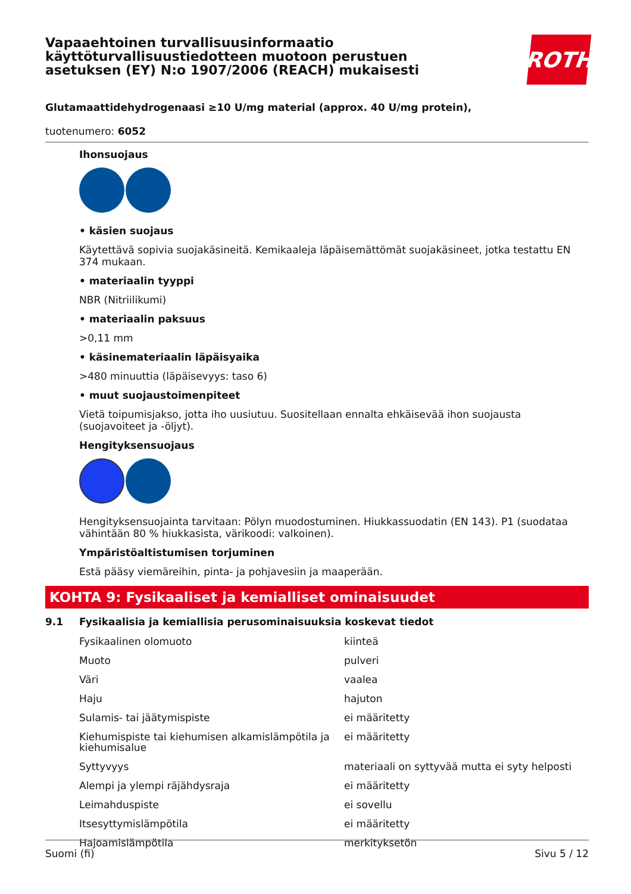Vapaaehtoinen turvallisuusinformaatio
käyttöturvallisuustiedotteen muotoon perustuen
asetuksen (EY) N:o 1907/2006 (REACH) mukaisesti
ROTH
Glutamaattidehydrogenaasi ≥10 U/mg material (approx. 40 U/mg protein),
tuotenumero: 6052
Ihonsuojaus
• käsien suojaus
Käytettävä sopivia suojakäsineitä. Kemikaaleja läpäisemättömät suojakäsineet, jotka testattu EN 374 mukaan.
• materiaalin tyyppi
NBR (Nitriilikumi)
• materiaalin paksuus
>0,11 mm
• käsinemateriaalin läpäisyaika
>480 minuuttia (läpäisevyys: taso 6)
• muut suojaustoimenpiteet
Vietä toipumisjakso, jotta iho uusiutuu. Suositellaan ennalta ehkäisevää ihon suojausta (suojavoiteet ja -öljyt).
Hengityksensuojaus
Hengityksensuojainta tarvitaan: Pölyn muodostuminen. Hiukkassuodatin (EN 143). P1 (suodataa vähintään 80 % hiukkasista, värikoodi: valkoinen).
Ympäristöaltistumisen torjuminen
Estä pääsy viemäreihin, pinta- ja pohjavesiin ja maaperään.
KOHTA 9: Fysikaaliset ja kemialliset ominaisuudet
9.1 Fysikaalisia ja kemiallisia perusominaisuuksia koskevat tiedot
| Fysikaalinen olomuoto | kiinteä |
| Muoto | pulveri |
| Väri | vaalea |
| Haju | hajuton |
| Sulamis- tai jäätymispiste | ei määritetty |
| Kiehumispiste tai kiehumisen alkamislämpötila ja kiehumisalue | ei määritetty |
| Syttyvyys | materiaali on syttyvää mutta ei syty helposti |
| Alempi ja ylempi räjähdysraja | ei määritetty |
| Leimahduspiste | ei sovellu |
| Itsesyttymislämpötila | ei määritetty |
| Hajoamislämpötila | merkityksetön |
Suomi (fi) Sivu 5 / 12